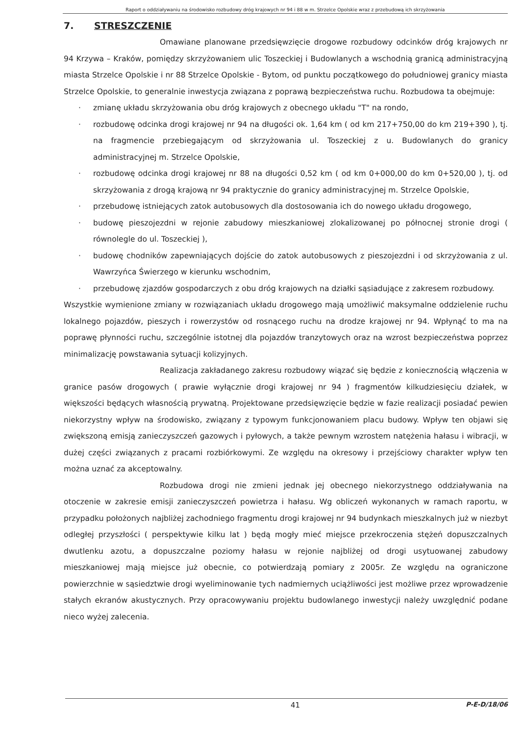Raport o oddziaływaniu na środowisko rozbudowy dróg krajowych nr 94 i 88 w m. Strzelce Opolskie wraz z przebudową ich skrzyżowania
7. STRESZCZENIE
Omawiane planowane przedsięwzięcie drogowe rozbudowy odcinków dróg krajowych nr 94 Krzywa – Kraków, pomiędzy skrzyżowaniem ulic Toszeckiej i Budowlanych a wschodnią granicą administracyjną miasta Strzelce Opolskie i nr 88 Strzelce Opolskie - Bytom, od punktu początkowego do południowej granicy miasta Strzelce Opolskie, to generalnie inwestycja związana z poprawą bezpieczeństwa ruchu. Rozbudowa ta obejmuje:
· zmianę układu skrzyżowania obu dróg krajowych z obecnego układu "T" na rondo,
· rozbudowę odcinka drogi krajowej nr 94 na długości ok. 1,64 km ( od km 217+750,00 do km 219+390 ), tj. na fragmencie przebiegającym od skrzyżowania ul. Toszeckiej z u. Budowlanych do granicy administracyjnej m. Strzelce Opolskie,
· rozbudowę odcinka drogi krajowej nr 88 na długości 0,52 km ( od km 0+000,00 do km 0+520,00 ), tj. od skrzyżowania z drogą krajową nr 94 praktycznie do granicy administracyjnej m. Strzelce Opolskie,
· przebudowę istniejących zatok autobusowych dla dostosowania ich do nowego układu drogowego,
· budowę pieszojezdni w rejonie zabudowy mieszkaniowej zlokalizowanej po północnej stronie drogi ( równolegle do ul. Toszeckiej ),
· budowę chodników zapewniających dojście do zatok autobusowych z pieszojezdni i od skrzyżowania z ul. Wawrzyńca Świerzego w kierunku wschodnim,
· przebudowę zjazdów gospodarczych z obu dróg krajowych na działki sąsiadujące z zakresem rozbudowy.
Wszystkie wymienione zmiany w rozwiązaniach układu drogowego mają umożliwić maksymalne oddzielenie ruchu lokalnego pojazdów, pieszych i rowerzystów od rosnącego ruchu na drodze krajowej nr 94. Wpłynąć to ma na poprawę płynności ruchu, szczególnie istotnej dla pojazdów tranzytowych oraz na wzrost bezpieczeństwa poprzez minimalizację powstawania sytuacji kolizyjnych.
Realizacja zakładanego zakresu rozbudowy wiązać się będzie z koniecznością włączenia w granice pasów drogowych ( prawie wyłącznie drogi krajowej nr 94 ) fragmentów kilkudziesięciu działek, w większości będących własnością prywatną. Projektowane przedsięwzięcie będzie w fazie realizacji posiadać pewien niekorzystny wpływ na środowisko, związany z typowym funkcjonowaniem placu budowy. Wpływ ten objawi się zwiększoną emisją zanieczyszczeń gazowych i pyłowych, a także pewnym wzrostem natężenia hałasu i wibracji, w dużej części związanych z pracami rozbiórkowymi. Ze względu na okresowy i przejściowy charakter wpływ ten można uznać za akceptowalny.
Rozbudowa drogi nie zmieni jednak jej obecnego niekorzystnego oddziaływania na otoczenie w zakresie emisji zanieczyszczeń powietrza i hałasu. Wg obliczeń wykonanych w ramach raportu, w przypadku położonych najbliżej zachodniego fragmentu drogi krajowej nr 94 budynkach mieszkalnych już w niezbyt odległej przyszłości ( perspektywie kilku lat ) będą mogły mieć miejsce przekroczenia stężeń dopuszczalnych dwutlenku azotu, a dopuszczalne poziomy hałasu w rejonie najbliżej od drogi usytuowanej zabudowy mieszkaniowej mają miejsce już obecnie, co potwierdzają pomiary z 2005r. Ze względu na ograniczone powierzchnie w sąsiedztwie drogi wyeliminowanie tych nadmiernych uciążliwości jest możliwe przez wprowadzenie stałych ekranów akustycznych. Przy opracowywaniu projektu budowlanego inwestycji należy uwzględnić podane nieco wyżej zalecenia.
41 P-E-D/18/06